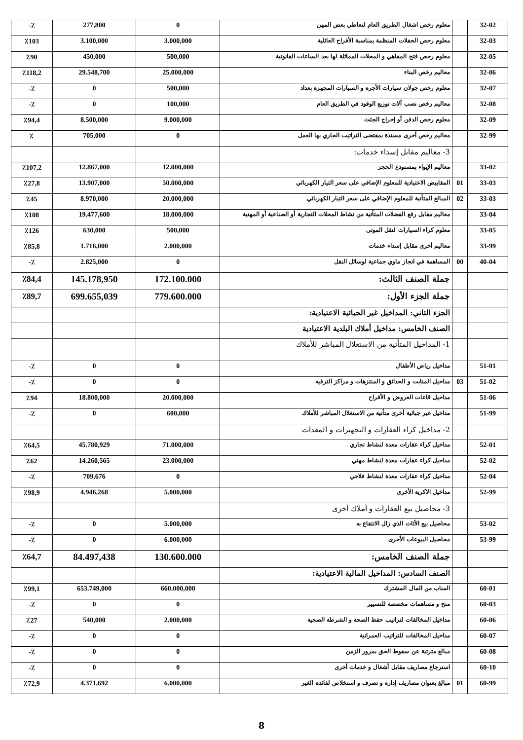| 32-02 | | معلوم رخص اشغال الطريق العام لتعاطي بعض المهن | 0 | 277,800 | ٪- |
| 32-03 | | معلوم رخص الحفلات المنظمة بمناسبة الأفراح العائلية | 3.000,000 | 3.100,000 | ٪103 |
| 32-05 | | معلوم رخص فتح المقاهي و المحلات المماثلة لها بعد الساعات القانونية | 500,000 | 450,000 | ٪90 |
| 32-06 | | معاليم رخص البناء | 25.000,000 | 29.548,700 | ٪118,2 |
| 32-07 | | معلوم رخص جولان سيارات الأجرة و السيارات المجهزة بعداد | 500,000 | 0 | ٪- |
| 32-08 | | معاليم رخص نصب آلات توزيع الوقود في الطريق العام | 100,000 | 0 | ٪- |
| 32-09 | | معلوم رخص الدفن أو إخراج الجثث | 9.000,000 | 8.500,000 | ٪94,4 |
| 32-99 | | معاليم رخص أخرى مسندة بمقتضى التراتيب الجاري بها العمل | 0 | 705,000 | ٪ |
| | | 3- معاليم مقابل إسداء خدمات: | | | |
| 33-02 | | معاليم الإيواء بمستودع الحجز | 12.000,000 | 12.867,000 | ٪107,2 |
| 33-03 | 01 | المقابيض الاعتيادية للمعلوم الإضافي على سعر التيار الكهربائي | 50.000,000 | 13.907,000 | ٪27,8 |
| 33-03 | 02 | المبالغ المتأتية للمعلوم الإضافي على سعر التيار الكهربائي | 20.000,000 | 8.970,000 | ٪45 |
| 33-04 | | معاليم مقابل رفع الفضلات المتأتية من نشاط المحلات التجارية أو الصناعية أو المهنية | 18.000,000 | 19.477,600 | ٪108 |
| 33-05 | | معلوم كراء السيارات لنقل الموتى | 500,000 | 630,000 | ٪126 |
| 33-99 | | معاليم أخرى مقابل إسداء خدمات | 2.000,000 | 1.716,000 | ٪85,8 |
| 40-04 | 00 | المساهمة في انجاز ماوي جماعية لوسائل النقل | 0 | 2.825,000 | ٪- |
| | | جملة الصنف الثالث: | 172.100.000 | 145.178,950 | ٪84,4 |
| | | جملة الجزء الأول: | 779.600.000 | 699.655,039 | ٪89,7 |
| | | الجزء الثاني: المداخيل غير الجبائية الاعتيادية: | | | |
| | | الصنف الخامس: مداخيل أملاك البلدية الاعتيادية | | | |
| | | 1- المداخيل المتأتية من الاستغلال المباشر للأملاك | | | |
| 51-01 | | مداخيل رياض الأطفال | 0 | 0 | ٪- |
| 51-02 | 03 | مداخيل المنابت و الحدائق و المنتزهات و مراكز الترفيه | 0 | 0 | ٪- |
| 51-06 | | مداخيل قاعات العروض و الأفراح | 20.000,000 | 18.800,000 | ٪94 |
| 51-99 | | مداخيل غير جبائية أخرى متأتية من الاستغلال المباشر للأملاك | 600,000 | 0 | ٪- |
| | | 2- مداخيل كراء العقارات و التجهيزات و المعدات | | | |
| 52-01 | | مداخيل كراء عقارات معدة لنشاط تجاري | 71.000,000 | 45.780,929 | ٪64,5 |
| 52-02 | | مداخيل كراء عقارات معدة لنشاط مهني | 23.000,000 | 14.260,565 | ٪62 |
| 52-04 | | مداخيل كراء عقارات معدة لنشاط فلاحي | 0 | 709,676 | ٪- |
| 52-99 | | مداخيل الاكرية الأخرى | 5.000,000 | 4.946,268 | ٪98,9 |
| | | 3- محاصيل بيع العقارات و أملاك أخرى | | | |
| 53-02 | | محاصيل بيع الأثاث الذي زال الانتفاع به | 5.000,000 | 0 | ٪- |
| 53-99 | | محاصيل البيوعات الأخرى | 6.000,000 | 0 | ٪- |
| | | جملة الصنف الخامس: | 130.600.000 | 84.497,438 | ٪64,7 |
| | | الصنف السادس: المداخيل المالية الاعتيادية: | | | |
| 60-01 | | المناب من المال المشترك | 660.000,000 | 653.749,000 | ٪99,1 |
| 60-03 | | منح و مساهمات مخصصة للتسيير | 0 | 0 | ٪- |
| 60-06 | | مداخيل المخالفات لتراتيب حفظ الصحة و الشرطة الصحية | 2.000,000 | 540,000 | ٪27 |
| 60-07 | | مداخيل المخالفات للتراتيب العمرانية | 0 | 0 | ٪- |
| 60-08 | | مبالغ مترتبة عن سقوط الحق بمرور الزمن | 0 | 0 | ٪- |
| 60-10 | | استرجاع مصاريف مقابل أشغال و خدمات أخرى | 0 | 0 | ٪- |
| 60-99 | 01 | مبالغ بعنوان مصاريف إدارة و تصرف و استخلاص لفائدة الغير | 6.000,000 | 4.371,692 | ٪72,9 |
8